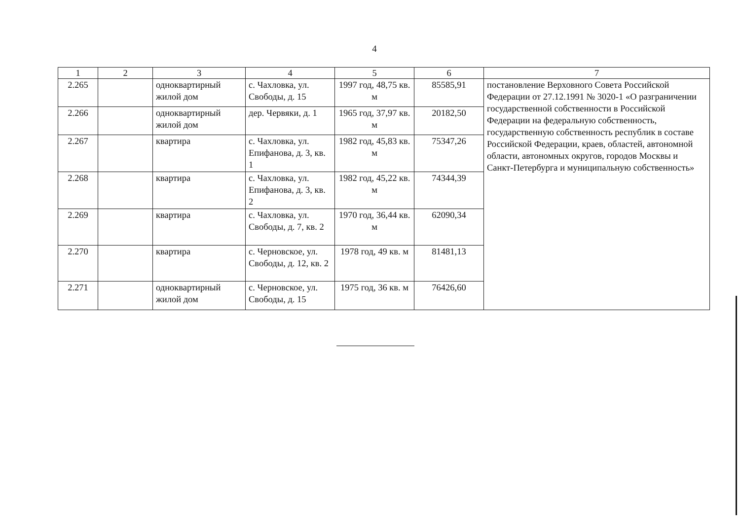4
| 1 | 2 | 3 | 4 | 5 | 6 | 7 |
| --- | --- | --- | --- | --- | --- | --- |
| 2.265 | | одноквартирный жилой дом | с. Чахловка, ул. Свободы, д. 15 | 1997 год, 48,75 кв. м | 85585,91 | постановление Верховного Совета Российской Федерации от 27.12.1991 № 3020-1 «О разграничении государственной собственности в Российской Федерации на федеральную собственность, государственную собственность республик в составе Российской Федерации, краев, областей, автономной области, автономных округов, городов Москвы и Санкт-Петербурга и муниципальную собственность» |
| 2.266 | | одноквартирный жилой дом | дер. Червяки, д. 1 | 1965 год, 37,97 кв. м | 20182,50 | |
| 2.267 | | квартира | с. Чахловка, ул. Епифанова, д. 3, кв. 1 | 1982 год, 45,83 кв. м | 75347,26 | |
| 2.268 | | квартира | с. Чахловка, ул. Епифанова, д. 3, кв. 2 | 1982 год, 45,22 кв. м | 74344,39 | |
| 2.269 | | квартира | с. Чахловка, ул. Свободы, д. 7, кв. 2 | 1970 год, 36,44 кв. м | 62090,34 | |
| 2.270 | | квартира | с. Черновское, ул. Свободы, д. 12, кв. 2 | 1978 год, 49 кв. м | 81481,13 | |
| 2.271 | | одноквартирный жилой дом | с. Черновское, ул. Свободы, д. 15 | 1975 год, 36 кв. м | 76426,60 | |